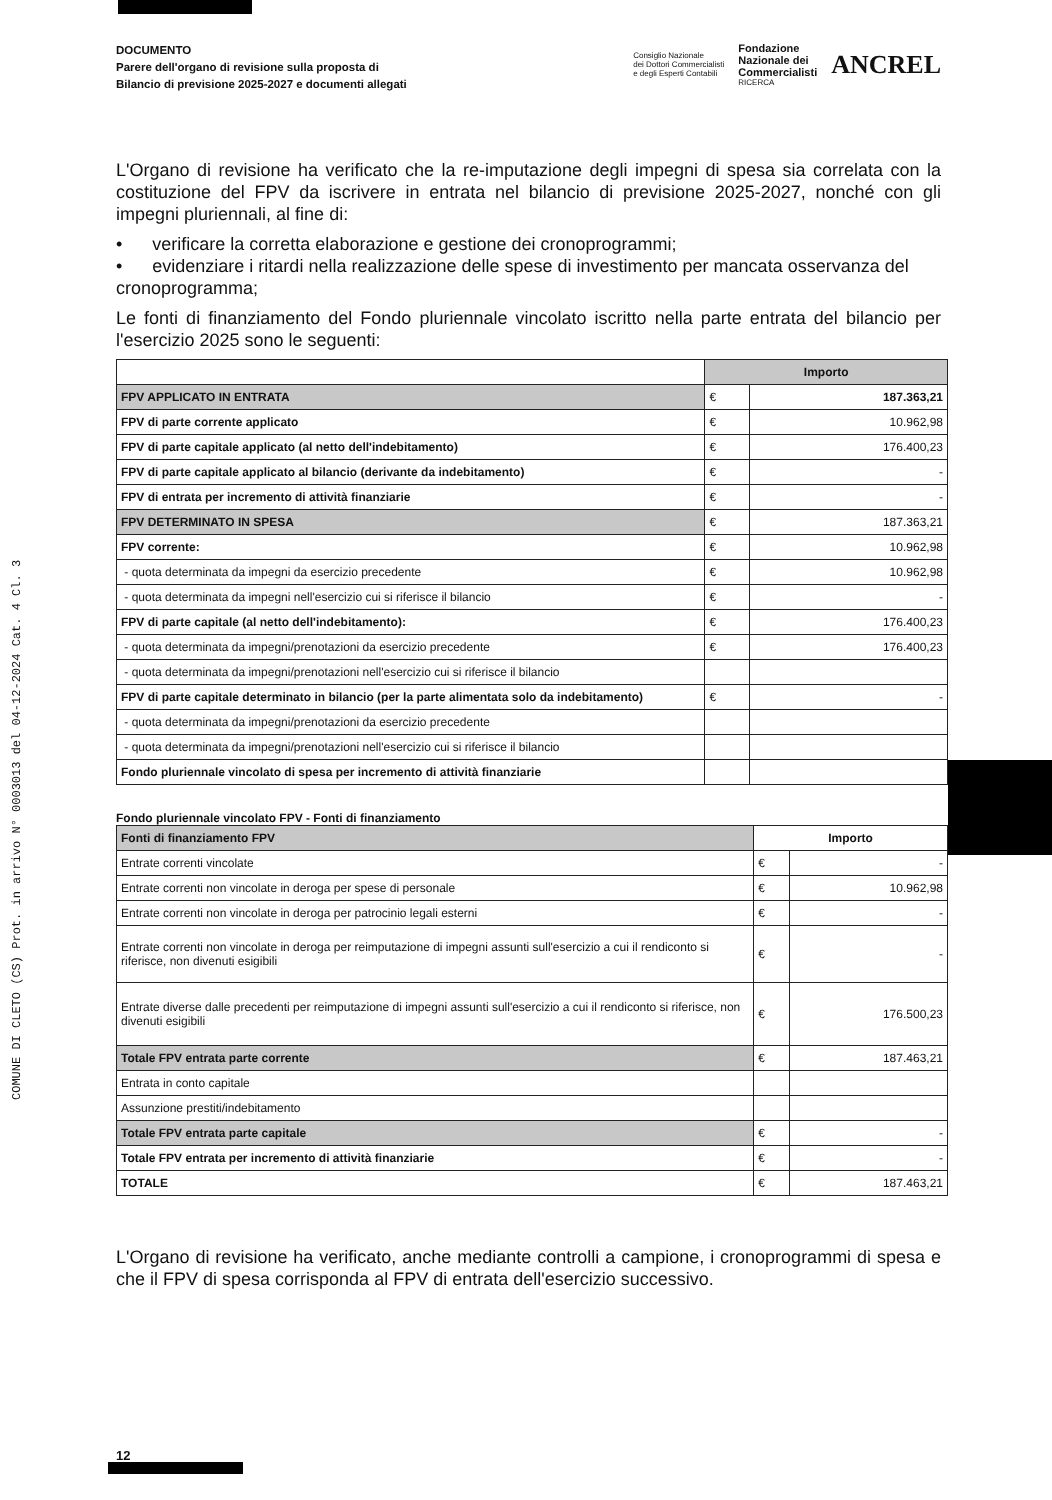COMUNE DI CLETO (CS) Prot. in arrivo N° 0003013 del 04-12-2024 Cat. 4 Cl. 3
DOCUMENTO
Parere dell'organo di revisione sulla proposta di
Bilancio di previsione 2025-2027 e documenti allegati
Consiglio Nazionale
dei Dottori Commercialisti
e degli Esperti Contabili Fondazione
Nazionale dei
Commercialisti
RICERCA ANCREL
L'Organo di revisione ha verificato che la re-imputazione degli impegni di spesa sia correlata con la costituzione del FPV da iscrivere in entrata nel bilancio di previsione 2025-2027, nonché con gli impegni pluriennali, al fine di:
• verificare la corretta elaborazione e gestione dei cronoprogrammi;
• evidenziare i ritardi nella realizzazione delle spese di investimento per mancata osservanza del cronoprogramma;
Le fonti di finanziamento del Fondo pluriennale vincolato iscritto nella parte entrata del bilancio per l'esercizio 2025 sono le seguenti:
| | Importo | |
| --- | --- | --- |
| FPV APPLICATO IN ENTRATA | € | 187.363,21 |
| FPV di parte corrente applicato | € | 10.962,98 |
| FPV di parte capitale applicato (al netto dell'indebitamento) | € | 176.400,23 |
| FPV di parte capitale applicato al bilancio (derivante da indebitamento) | € | - |
| FPV di entrata per incremento di attività finanziarie | € | - |
| FPV DETERMINATO IN SPESA | € | 187.363,21 |
| FPV corrente: | € | 10.962,98 |
| - quota determinata da impegni da esercizio precedente | € | 10.962,98 |
| - quota determinata da impegni nell'esercizio cui si riferisce il bilancio | € | - |
| FPV di parte capitale (al netto dell'indebitamento): | € | 176.400,23 |
| - quota determinata da impegni/prenotazioni da esercizio precedente | € | 176.400,23 |
| - quota determinata da impegni/prenotazioni nell'esercizio cui si riferisce il bilancio | | |
| FPV di parte capitale determinato in bilancio (per la parte alimentata solo da indebitamento) | € | - |
| - quota determinata da impegni/prenotazioni da esercizio precedente | | |
| - quota determinata da impegni/prenotazioni nell'esercizio cui si riferisce il bilancio | | |
| Fondo pluriennale vincolato di spesa per incremento di attività finanziarie | | |
Fondo pluriennale vincolato FPV - Fonti di finanziamento
| Fonti di finanziamento FPV | Importo | |
| --- | --- | --- |
| Entrate correnti vincolate | € | - |
| Entrate correnti non vincolate in deroga per spese di personale | € | 10.962,98 |
| Entrate correnti non vincolate in deroga per patrocinio legali esterni | € | - |
| Entrate correnti non vincolate in deroga per reimputazione di impegni assunti sull'esercizio a cui il rendiconto si riferisce, non divenuti esigibili | € | - |
| Entrate diverse dalle precedenti per reimputazione di impegni assunti sull'esercizio a cui il rendiconto si riferisce, non divenuti esigibili | € | 176.500,23 |
| Totale FPV entrata parte corrente | € | 187.463,21 |
| Entrata in conto capitale | | |
| Assunzione prestiti/indebitamento | | |
| Totale FPV entrata parte capitale | € | - |
| Totale FPV entrata per incremento di attività finanziarie | € | - |
| TOTALE | € | 187.463,21 |
L'Organo di revisione ha verificato, anche mediante controlli a campione, i cronoprogrammi di spesa e che il FPV di spesa corrisponda al FPV di entrata dell'esercizio successivo.
12